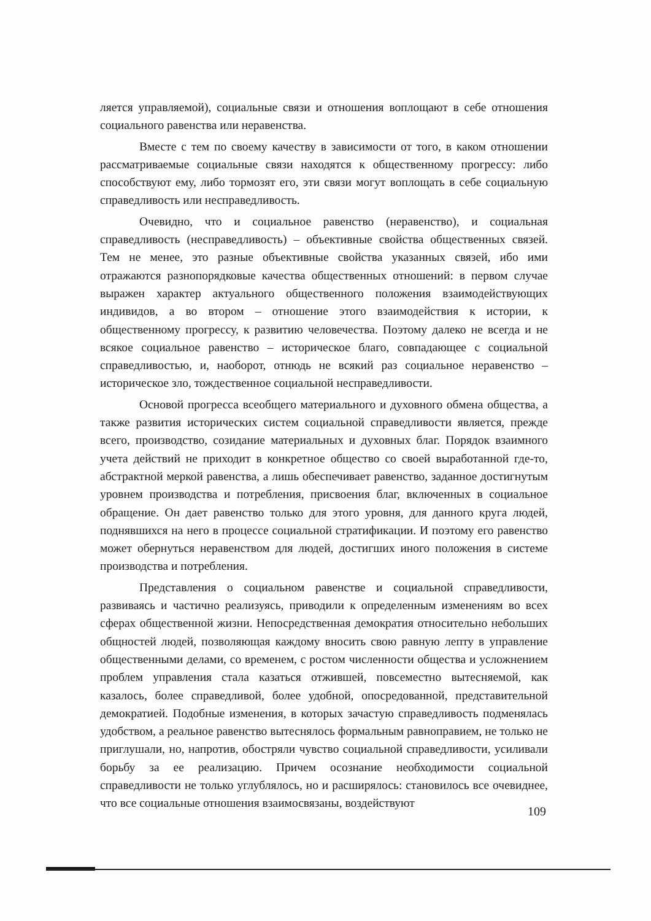ляется управляемой), социальные связи и отношения воплощают в себе отношения социального равенства или неравенства.
Вместе с тем по своему качеству в зависимости от того, в каком отношении рассматриваемые социальные связи находятся к общественному прогрессу: либо способствуют ему, либо тормозят его, эти связи могут воплощать в себе социальную справедливость или несправедливость.
Очевидно, что и социальное равенство (неравенство), и социальная справедливость (несправедливость) – объективные свойства общественных связей. Тем не менее, это разные объективные свойства указанных связей, ибо ими отражаются разнопорядковые качества общественных отношений: в первом случае выражен характер актуального общественного положения взаимодействующих индивидов, а во втором – отношение этого взаимодействия к истории, к общественному прогрессу, к развитию человечества. Поэтому далеко не всегда и не всякое социальное равенство – историческое благо, совпадающее с социальной справедливостью, и, наоборот, отнюдь не всякий раз социальное неравенство – историческое зло, тождественное социальной несправедливости.
Основой прогресса всеобщего материального и духовного обмена общества, а также развития исторических систем социальной справедливости является, прежде всего, производство, созидание материальных и духовных благ. Порядок взаимного учета действий не приходит в конкретное общество со своей выработанной где-то, абстрактной меркой равенства, а лишь обеспечивает равенство, заданное достигнутым уровнем производства и потребления, присвоения благ, включенных в социальное обращение. Он дает равенство только для этого уровня, для данного круга людей, поднявшихся на него в процессе социальной стратификации. И поэтому его равенство может обернуться неравенством для людей, достигших иного положения в системе производства и потребления.
Представления о социальном равенстве и социальной справедливости, развиваясь и частично реализуясь, приводили к определенным изменениям во всех сферах общественной жизни. Непосредственная демократия относительно небольших общностей людей, позволяющая каждому вносить свою равную лепту в управление общественными делами, со временем, с ростом численности общества и усложнением проблем управления стала казаться отжившей, повсеместно вытесняемой, как казалось, более справедливой, более удобной, опосредованной, представительной демократией. Подобные изменения, в которых зачастую справедливость подменялась удобством, а реальное равенство вытеснялось формальным равноправием, не только не приглушали, но, напротив, обостряли чувство социальной справедливости, усиливали борьбу за ее реализацию. Причем осознание необходимости социальной справедливости не только углублялось, но и расширялось: становилось все очевиднее, что все социальные отношения взаимосвязаны, воздействуют
109